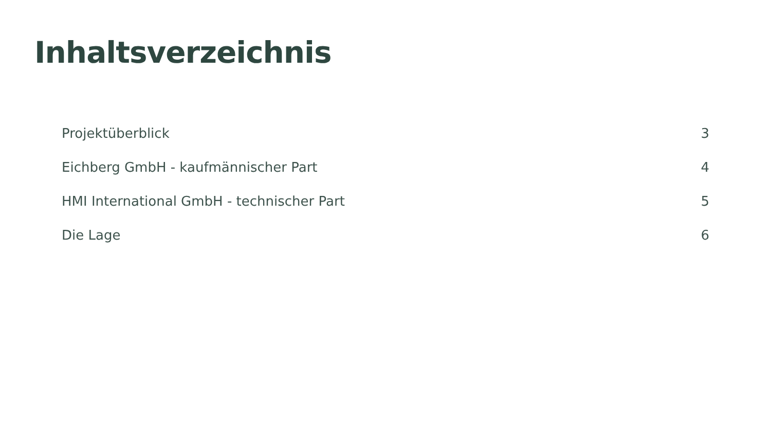Inhaltsverzeichnis
Projektüberblick 3
Eichberg GmbH - kaufmännischer Part 4
HMI International GmbH - technischer Part 5
Die Lage 6